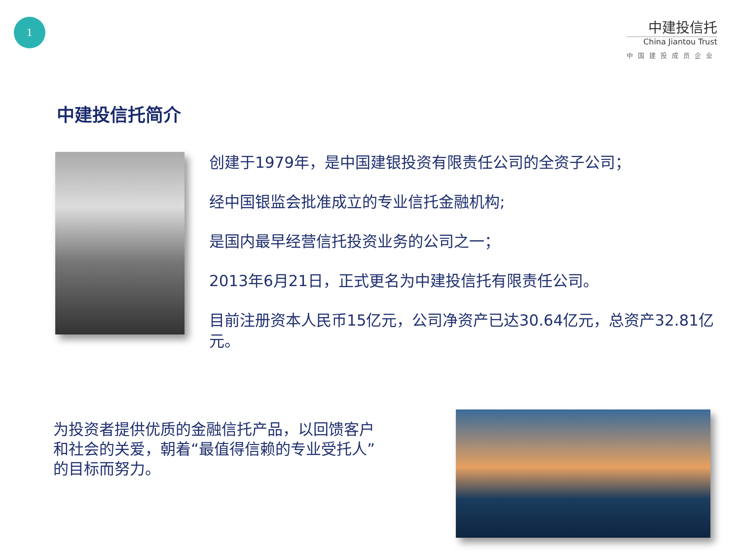1
中建投信托
China Jiantou Trust
中国建投成员企业
中建投信托简介
创建于1979年，是中国建银投资有限责任公司的全资子公司；
经中国银监会批准成立的专业信托金融机构;
是国内最早经营信托投资业务的公司之一；
2013年6月21日，正式更名为中建投信托有限责任公司。
目前注册资本人民币15亿元，公司净资产已达30.64亿元，总资产32.81亿元。
为投资者提供优质的金融信托产品，以回馈客户和社会的关爱，朝着“最值得信赖的专业受托人”的目标而努力。